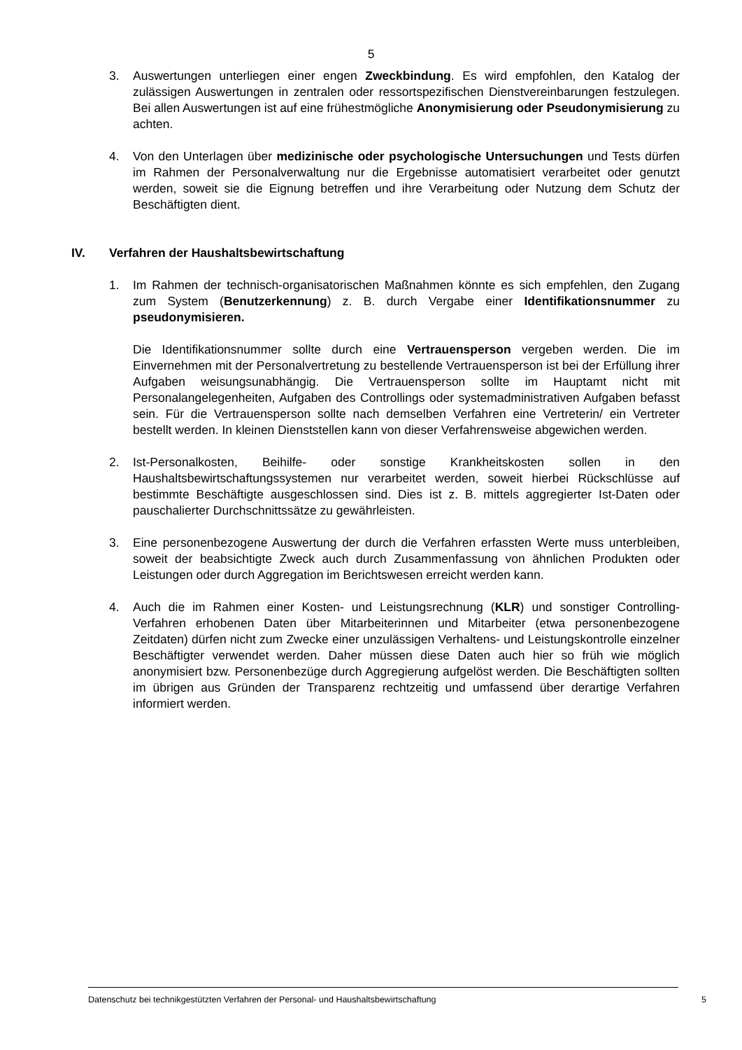5
3. Auswertungen unterliegen einer engen Zweckbindung. Es wird empfohlen, den Katalog der zulässigen Auswertungen in zentralen oder ressortspezifischen Dienstvereinbarungen festzulegen. Bei allen Auswertungen ist auf eine frühestmögliche Anonymisierung oder Pseudonymisierung zu achten.
4. Von den Unterlagen über medizinische oder psychologische Untersuchungen und Tests dürfen im Rahmen der Personalverwaltung nur die Ergebnisse automatisiert verarbeitet oder genutzt werden, soweit sie die Eignung betreffen und ihre Verarbeitung oder Nutzung dem Schutz der Beschäftigten dient.
IV. Verfahren der Haushaltsbewirtschaftung
1. Im Rahmen der technisch-organisatorischen Maßnahmen könnte es sich empfehlen, den Zugang zum System (Benutzerkennung) z. B. durch Vergabe einer Identifikationsnummer zu pseudonymisieren.
Die Identifikationsnummer sollte durch eine Vertrauensperson vergeben werden. Die im Einvernehmen mit der Personalvertretung zu bestellende Vertrauensperson ist bei der Erfüllung ihrer Aufgaben weisungsunabhängig. Die Vertrauensperson sollte im Hauptamt nicht mit Personalangelegenheiten, Aufgaben des Controllings oder systemadministrativen Aufgaben befasst sein. Für die Vertrauensperson sollte nach demselben Verfahren eine Vertreterin/ ein Vertreter bestellt werden. In kleinen Dienststellen kann von dieser Verfahrensweise abgewichen werden.
2. Ist-Personalkosten, Beihilfe- oder sonstige Krankheitskosten sollen in den Haushaltsbewirtschaftungssystemen nur verarbeitet werden, soweit hierbei Rückschlüsse auf bestimmte Beschäftigte ausgeschlossen sind. Dies ist z. B. mittels aggregierter Ist-Daten oder pauschalierter Durchschnittssätze zu gewährleisten.
3. Eine personenbezogene Auswertung der durch die Verfahren erfassten Werte muss unterbleiben, soweit der beabsichtigte Zweck auch durch Zusammenfassung von ähnlichen Produkten oder Leistungen oder durch Aggregation im Berichtswesen erreicht werden kann.
4. Auch die im Rahmen einer Kosten- und Leistungsrechnung (KLR) und sonstiger Controlling-Verfahren erhobenen Daten über Mitarbeiterinnen und Mitarbeiter (etwa personenbezogene Zeitdaten) dürfen nicht zum Zwecke einer unzulässigen Verhaltens- und Leistungskontrolle einzelner Beschäftigter verwendet werden. Daher müssen diese Daten auch hier so früh wie möglich anonymisiert bzw. Personenbezüge durch Aggregierung aufgelöst werden. Die Beschäftigten sollten im übrigen aus Gründen der Transparenz rechtzeitig und umfassend über derartige Verfahren informiert werden.
Datenschutz bei technikgestützten Verfahren der Personal- und Haushaltsbewirtschaftung 5